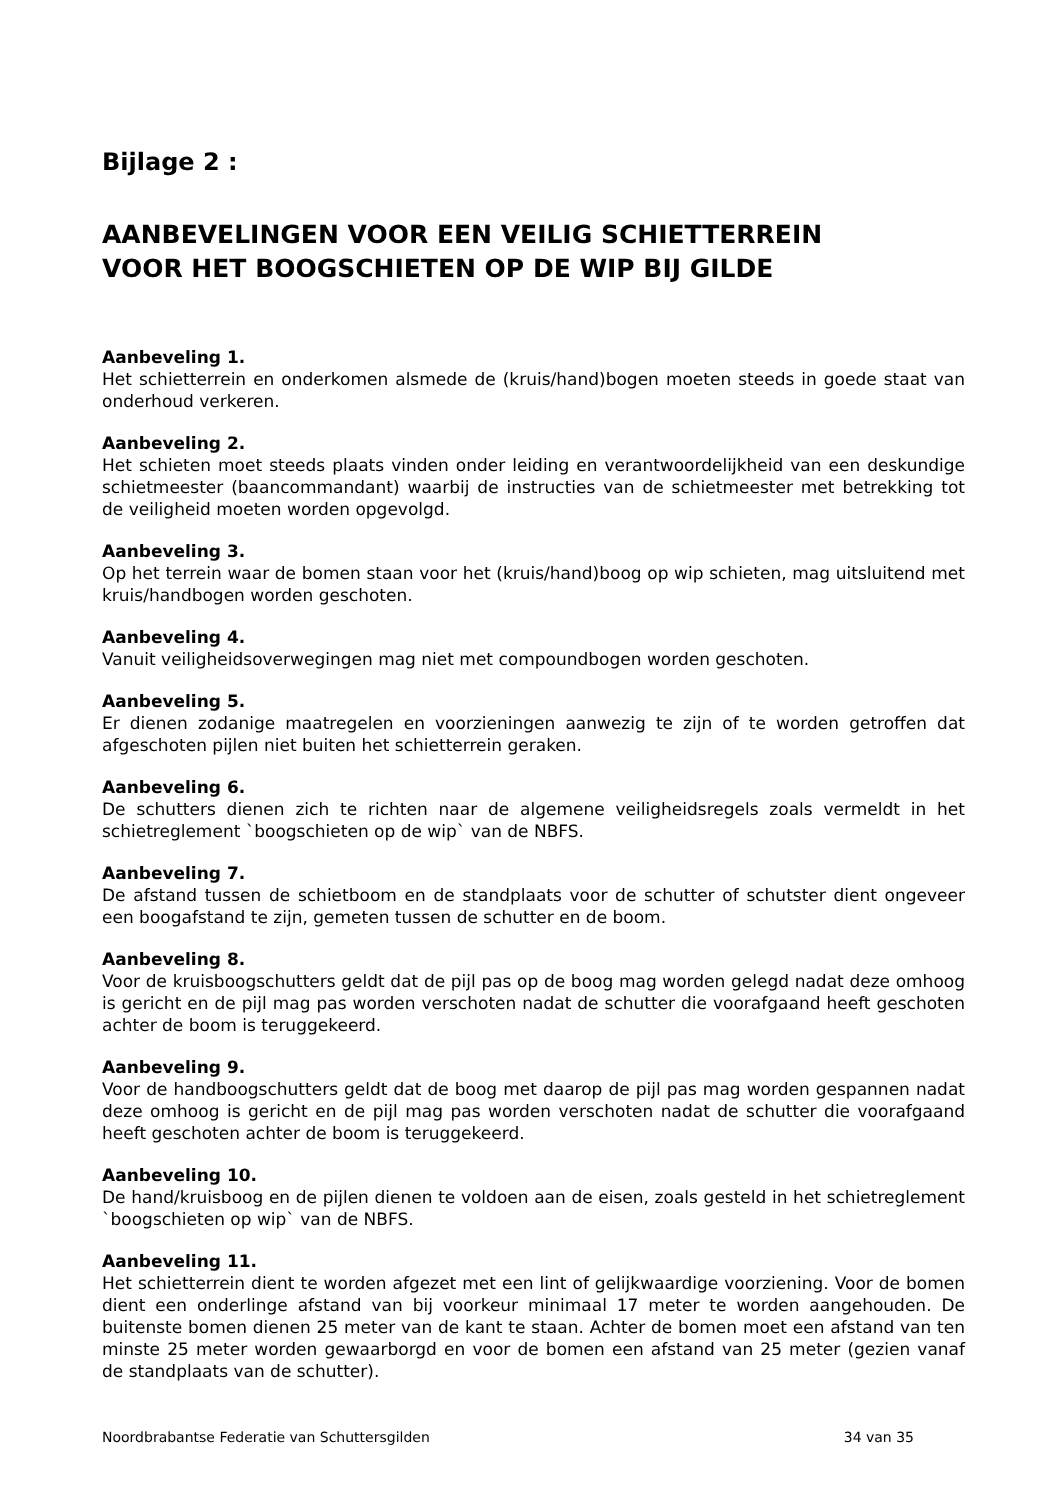Bijlage 2 :
AANBEVELINGEN VOOR EEN VEILIG SCHIETTERREIN
VOOR HET BOOGSCHIETEN OP DE WIP BIJ GILDE
Aanbeveling 1.
Het schietterrein en onderkomen alsmede de (kruis/hand)bogen moeten steeds in goede staat van onderhoud verkeren.
Aanbeveling 2.
Het schieten moet steeds plaats vinden onder leiding en verantwoordelijkheid van een deskundige schietmeester (baancommandant) waarbij de instructies van de schietmeester met betrekking tot de veiligheid moeten worden opgevolgd.
Aanbeveling 3.
Op het terrein waar de bomen staan voor het (kruis/hand)boog op wip schieten, mag uitsluitend met kruis/handbogen worden geschoten.
Aanbeveling 4.
Vanuit veiligheidsoverwegingen mag niet met compoundbogen worden geschoten.
Aanbeveling 5.
Er dienen zodanige maatregelen en voorzieningen aanwezig te zijn of te worden getroffen dat afgeschoten pijlen niet buiten het schietterrein geraken.
Aanbeveling 6.
De schutters dienen zich te richten naar de algemene veiligheidsregels zoals vermeldt in het schietreglement `boogschieten op de wip` van de NBFS.
Aanbeveling 7.
De afstand tussen de schietboom en de standplaats voor de schutter of schutster dient ongeveer een boogafstand te zijn, gemeten tussen de schutter en de boom.
Aanbeveling 8.
Voor de kruisboogschutters geldt dat de pijl pas op de boog mag worden gelegd nadat deze omhoog is gericht en de pijl mag pas worden verschoten nadat de schutter die voorafgaand heeft geschoten achter de boom is teruggekeerd.
Aanbeveling 9.
Voor de handboogschutters geldt dat de boog met daarop de pijl pas mag worden gespannen nadat deze omhoog is gericht en de pijl mag pas worden verschoten nadat de schutter die voorafgaand heeft geschoten achter de boom is teruggekeerd.
Aanbeveling 10.
De hand/kruisboog en de pijlen dienen te voldoen aan de eisen, zoals gesteld in het schietreglement `boogschieten op wip` van de NBFS.
Aanbeveling 11.
Het schietterrein dient te worden afgezet met een lint of gelijkwaardige voorziening. Voor de bomen dient een onderlinge afstand van bij voorkeur minimaal 17 meter te worden aangehouden. De buitenste bomen dienen 25 meter van de kant te staan. Achter de bomen moet een afstand van ten minste 25 meter worden gewaarborgd en voor de bomen een afstand van 25 meter (gezien vanaf de standplaats van de schutter).
Noordbrabantse Federatie van Schuttersgilden 34 van 35